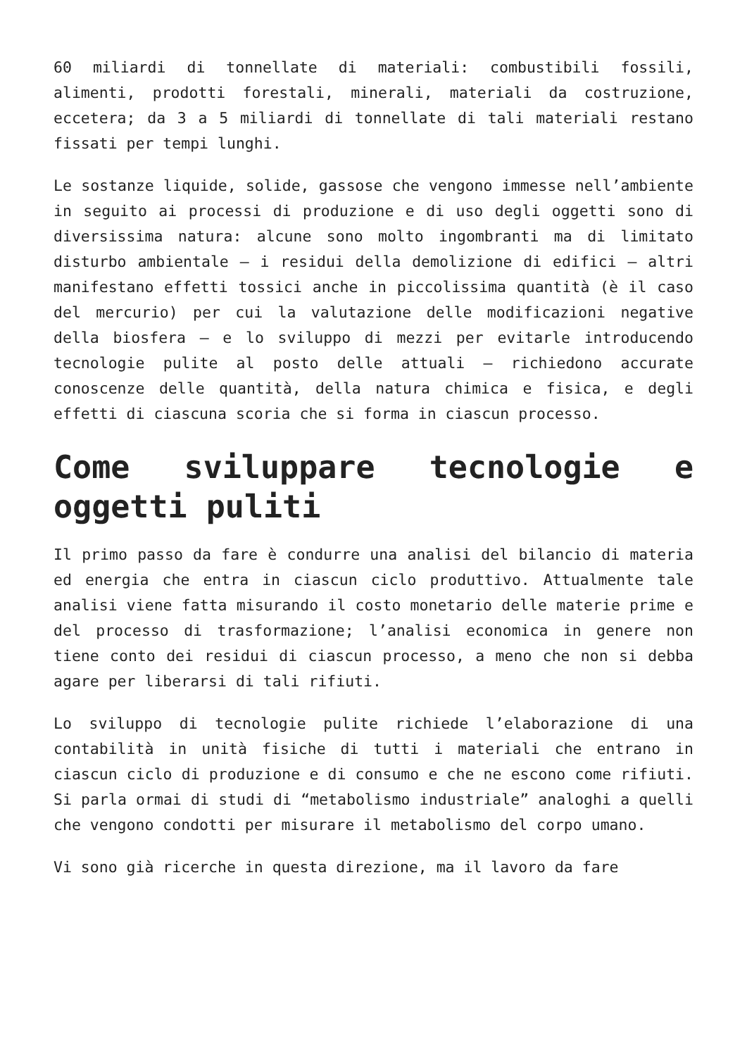60 miliardi di tonnellate di materiali: combustibili fossili, alimenti, prodotti forestali, minerali, materiali da costruzione, eccetera; da 3 a 5 miliardi di tonnellate di tali materiali restano fissati per tempi lunghi.
Le sostanze liquide, solide, gassose che vengono immesse nell’ambiente in seguito ai processi di produzione e di uso degli oggetti sono di diversissima natura: alcune sono molto ingombranti ma di limitato disturbo ambientale – i residui della demolizione di edifici – altri manifestano effetti tossici anche in piccolissima quantità (è il caso del mercurio) per cui la valutazione delle modificazioni negative della biosfera – e lo sviluppo di mezzi per evitarle introducendo tecnologie pulite al posto delle attuali – richiedono accurate conoscenze delle quantità, della natura chimica e fisica, e degli effetti di ciascuna scoria che si forma in ciascun processo.
Come sviluppare tecnologie e oggetti puliti
Il primo passo da fare è condurre una analisi del bilancio di materia ed energia che entra in ciascun ciclo produttivo. Attualmente tale analisi viene fatta misurando il costo monetario delle materie prime e del processo di trasformazione; l’analisi economica in genere non tiene conto dei residui di ciascun processo, a meno che non si debba agare per liberarsi di tali rifiuti.
Lo sviluppo di tecnologie pulite richiede l’elaborazione di una contabilità in unità fisiche di tutti i materiali che entrano in ciascun ciclo di produzione e di consumo e che ne escono come rifiuti. Si parla ormai di studi di “metabolismo industriale” analoghi a quelli che vengono condotti per misurare il metabolismo del corpo umano.
Vi sono già ricerche in questa direzione, ma il lavoro da fare